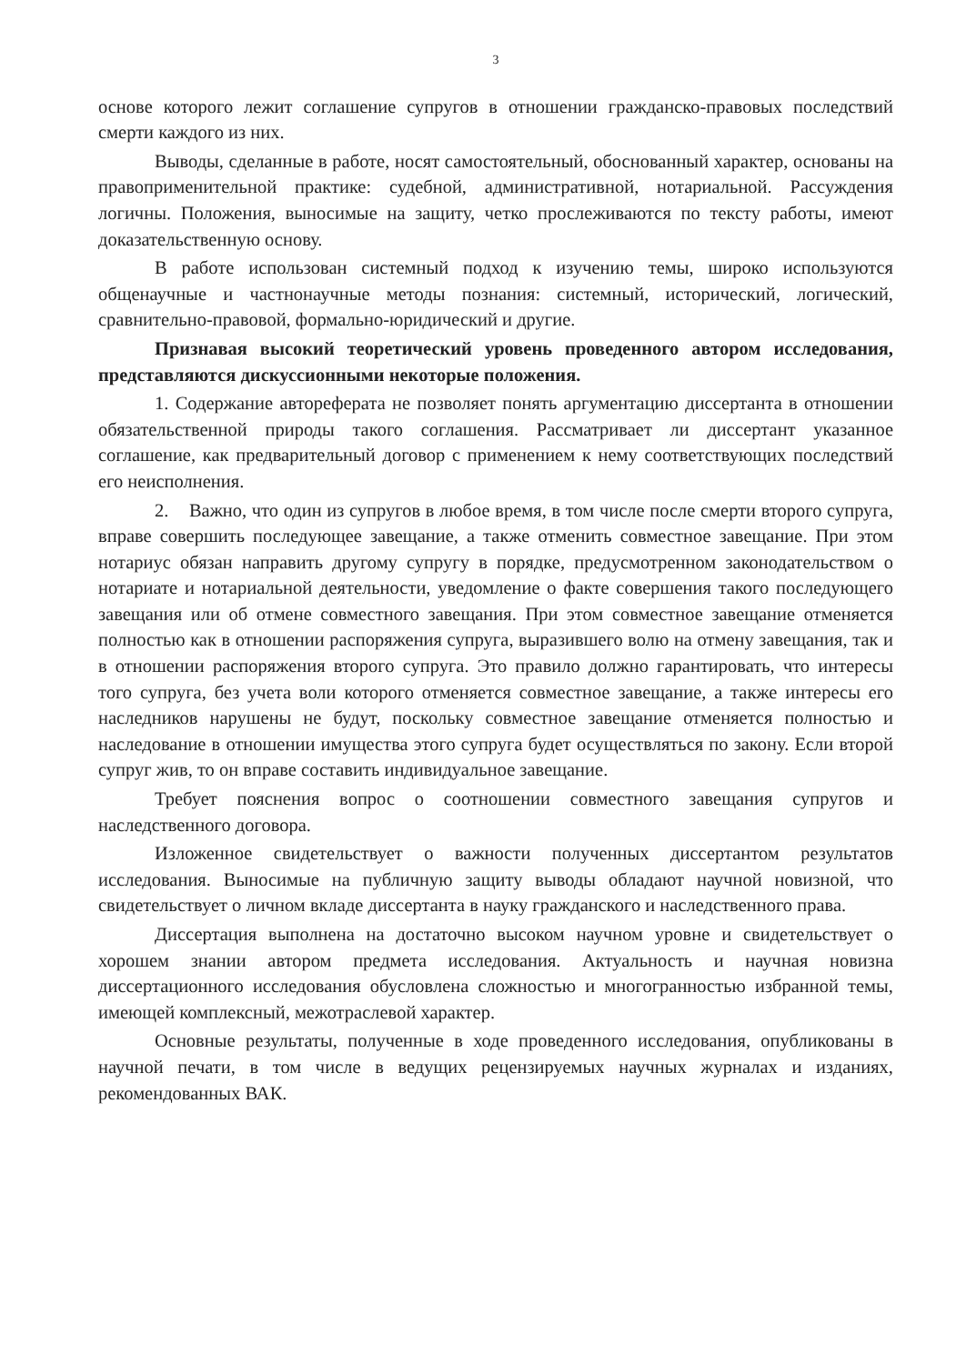3
основе которого лежит соглашение супругов в отношении гражданско-правовых последствий смерти каждого из них.
Выводы, сделанные в работе, носят самостоятельный, обоснованный характер, основаны на правоприменительной практике: судебной, административной, нотариальной. Рассуждения логичны. Положения, выносимые на защиту, четко прослеживаются по тексту работы, имеют доказательственную основу.
В работе использован системный подход к изучению темы, широко используются общенаучные и частнонаучные методы познания: системный, исторический, логический, сравнительно-правовой, формально-юридический и другие.
Признавая высокий теоретический уровень проведенного автором исследования, представляются дискуссионными некоторые положения.
1. Содержание автореферата не позволяет понять аргументацию диссертанта в отношении обязательственной природы такого соглашения. Рассматривает ли диссертант указанное соглашение, как предварительный договор с применением к нему соответствующих последствий его неисполнения.
2. Важно, что один из супругов в любое время, в том числе после смерти второго супруга, вправе совершить последующее завещание, а также отменить совместное завещание. При этом нотариус обязан направить другому супругу в порядке, предусмотренном законодательством о нотариате и нотариальной деятельности, уведомление о факте совершения такого последующего завещания или об отмене совместного завещания. При этом совместное завещание отменяется полностью как в отношении распоряжения супруга, выразившего волю на отмену завещания, так и в отношении распоряжения второго супруга. Это правило должно гарантировать, что интересы того супруга, без учета воли которого отменяется совместное завещание, а также интересы его наследников нарушены не будут, поскольку совместное завещание отменяется полностью и наследование в отношении имущества этого супруга будет осуществляться по закону. Если второй супруг жив, то он вправе составить индивидуальное завещание.
Требует пояснения вопрос о соотношении совместного завещания супругов и наследственного договора.
Изложенное свидетельствует о важности полученных диссертантом результатов исследования. Выносимые на публичную защиту выводы обладают научной новизной, что свидетельствует о личном вкладе диссертанта в науку гражданского и наследственного права.
Диссертация выполнена на достаточно высоком научном уровне и свидетельствует о хорошем знании автором предмета исследования. Актуальность и научная новизна диссертационного исследования обусловлена сложностью и многогранностью избранной темы, имеющей комплексный, межотраслевой характер.
Основные результаты, полученные в ходе проведенного исследования, опубликованы в научной печати, в том числе в ведущих рецензируемых научных журналах и изданиях, рекомендованных ВАК.